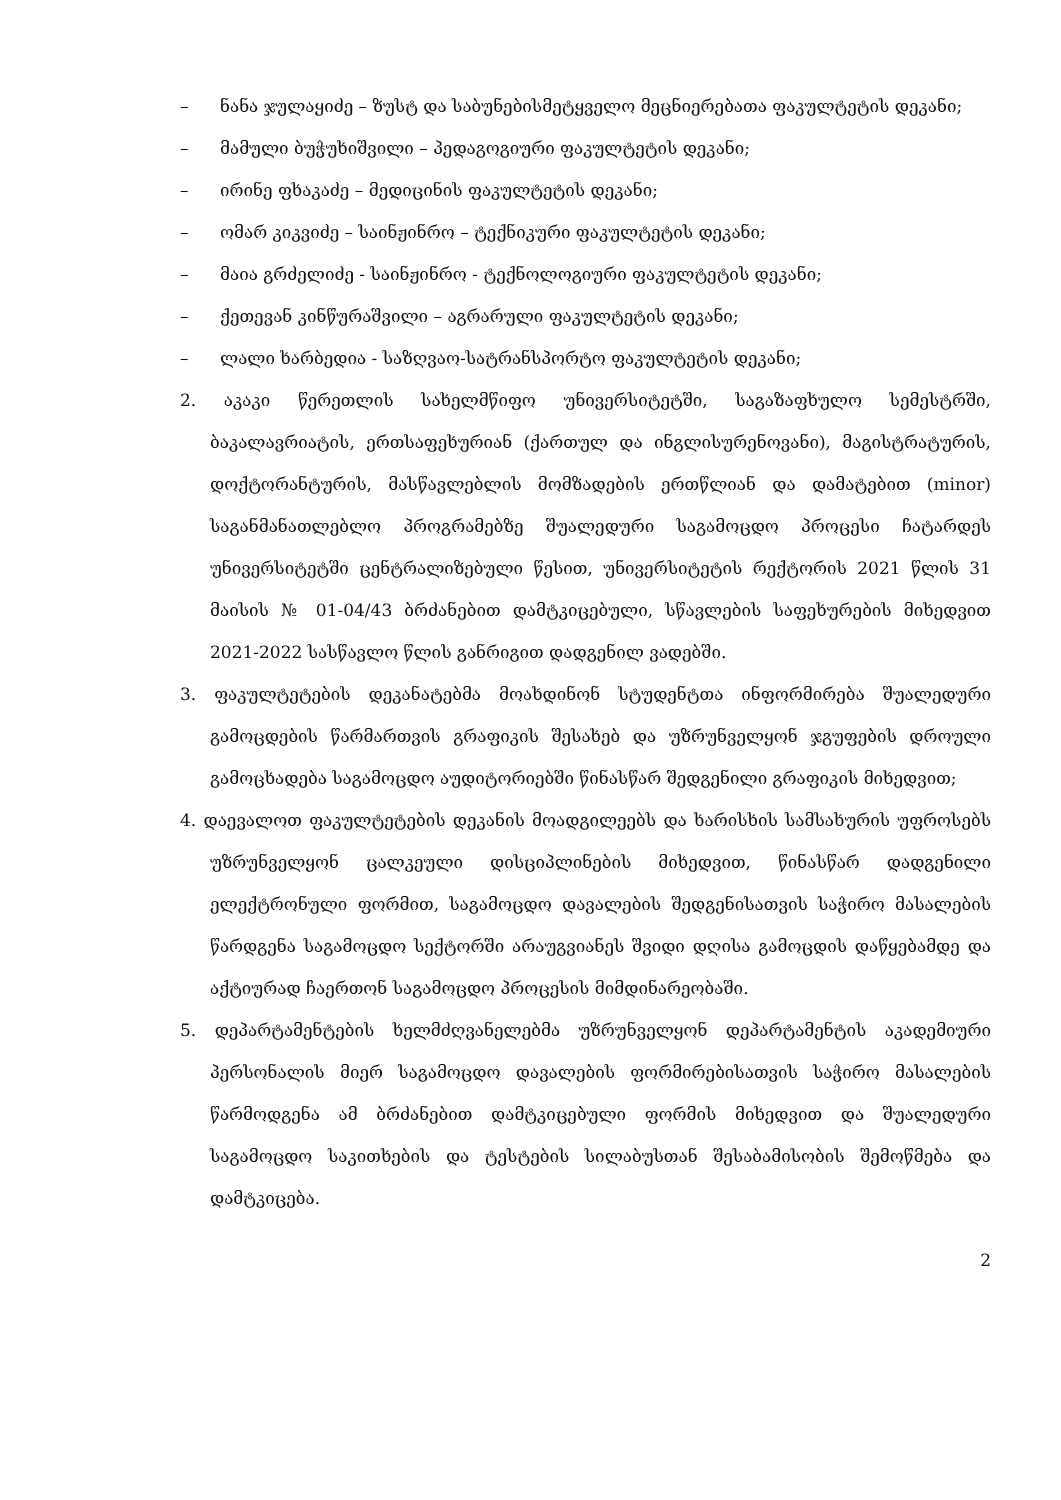– ნანა ჯულაყიძე – ზუსტ და საბუნებისმეტყველო მეცნიერებათა ფაკულტეტის დეკანი;
– მამული ბუჭუხიშვილი – პედაგოგიური ფაკულტეტის დეკანი;
– ირინე ფხაკაძე – მედიცინის ფაკულტეტის დეკანი;
– ომარ კიკვიძე – საინჟინრო – ტექნიკური ფაკულტეტის დეკანი;
– მაია გრძელიძე - საინჟინრო - ტექნოლოგიური ფაკულტეტის დეკანი;
– ქეთევან კინწურაშვილი – აგრარული ფაკულტეტის დეკანი;
– ლალი ხარბედია - საზღვაო-სატრანსპორტო ფაკულტეტის დეკანი;
2. აკაკი წერეთლის სახელმწიფო უნივერსიტეტში, საგაზაფხულო სემესტრში, ბაკალავრიატის, ერთსაფეხურიან (ქართულ და ინგლისურენოვანი), მაგისტრატურის, დოქტორანტურის, მასწავლებლის მომზადების ერთწლიან და დამატებით (minor) საგანმანათლებლო პროგრამებზე შუალედური საგამოცდო პროცესი ჩატარდეს უნივერსიტეტში ცენტრალიზებული წესით, უნივერსიტეტის რექტორის 2021 წლის 31 მაისის № 01-04/43 ბრძანებით დამტკიცებული, სწავლების საფეხურების მიხედვით 2021-2022 სასწავლო წლის განრიგით დადგენილ ვადებში.
3. ფაკულტეტების დეკანატებმა მოახდინონ სტუდენტთა ინფორმირება შუალედური გამოცდების წარმართვის გრაფიკის შესახებ და უზრუნველყონ ჯგუფების დროული გამოცხადება საგამოცდო აუდიტორიებში წინასწარ შედგენილი გრაფიკის მიხედვით;
4. დაევალოთ ფაკულტეტების დეკანის მოადგილეებს და ხარისხის სამსახურის უფროსებს უზრუნველყონ ცალკეული დისციპლინების მიხედვით, წინასწარ დადგენილი ელექტრონული ფორმით, საგამოცდო დავალების შედგენისათვის საჭირო მასალების წარდგენა საგამოცდო სექტორში არაუგვიანეს შვიდი დღისა გამოცდის დაწყებამდე და აქტიურად ჩაერთონ საგამოცდო პროცესის მიმდინარეობაში.
5. დეპარტამენტების ხელმძღვანელებმა უზრუნველყონ დეპარტამენტის აკადემიური პერსონალის მიერ საგამოცდო დავალების ფორმირებისათვის საჭირო მასალების წარმოდგენა ამ ბრძანებით დამტკიცებული ფორმის მიხედვით და შუალედური საგამოცდო საკითხების და ტესტების სილაბუსთან შესაბამისობის შემოწმება და დამტკიცება.
2